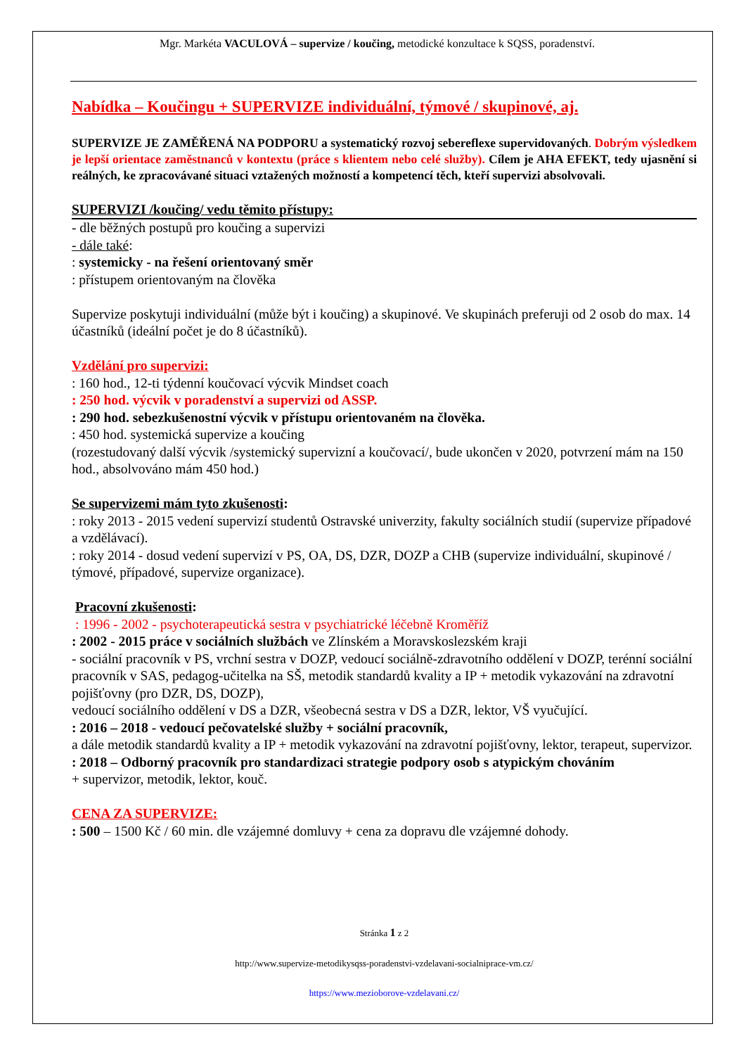Mgr. Markéta VACULOVÁ – supervize / koučing, metodické konzultace k SQSS, poradenství.
Nabídka – Koučingu + SUPERVIZE individuální, týmové / skupinové, aj.
SUPERVIZE JE ZAMĚŘENÁ NA PODPORU a systematický rozvoj sebereflexe supervidovaných. Dobrým výsledkem je lepší orientace zaměstnanců v kontextu (práce s klientem nebo celé služby). Cílem je AHA EFEKT, tedy ujasnění si reálných, ke zpracovávané situaci vztažených možností a kompetencí těch, kteří supervizi absolvovali.
SUPERVIZI /koučing/ vedu těmito přístupy:
- dle běžných postupů pro koučing a supervizi
- dále také:
: systemicky - na řešení orientovaný směr
: přístupem orientovaným na člověka
Supervize poskytuji individuální (může být i koučing) a skupinové. Ve skupinách preferuji od 2 osob do max. 14 účastníků (ideální počet je do 8 účastníků).
Vzdělání pro supervizi:
: 160 hod., 12-ti týdenní koučovací výcvik Mindset coach
: 250 hod. výcvik v poradenství a supervizi od ASSP.
: 290 hod. sebezkušenostní výcvik v přístupu orientovaném na člověka.
: 450 hod. systemická supervize a koučing
(rozestudovaný další výcvik /systemický supervizní a koučovací/, bude ukončen v 2020, potvrzení mám na 150 hod., absolvováno mám 450 hod.)
Se supervizemi mám tyto zkušenosti:
: roky 2013 - 2015 vedení supervizí studentů Ostravské univerzity, fakulty sociálních studií (supervize případové a vzdělávací).
: roky 2014 - dosud vedení supervizí v PS, OA, DS, DZR, DOZP a CHB (supervize individuální, skupinové / týmové, případové, supervize organizace).
Pracovní zkušenosti:
: 1996 - 2002 - psychoterapeutická sestra v psychiatrické léčebně Kroměříž
: 2002 - 2015 práce v sociálních službách ve Zlínském a Moravskoslezském kraji
- sociální pracovník v PS, vrchní sestra v DOZP, vedoucí sociálně-zdravotního oddělení v DOZP, terénní sociální pracovník v SAS, pedagog-učitelka na SŠ, metodik standardů kvality a IP + metodik vykazování na zdravotní pojišťovny (pro DZR, DS, DOZP),
vedoucí sociálního oddělení v DS a DZR, všeobecná sestra v DS a DZR, lektor, VŠ vyučující.
: 2016 – 2018 - vedoucí pečovatelské služby + sociální pracovník,
a dále metodik standardů kvality a IP + metodik vykazování na zdravotní pojišťovny, lektor, terapeut, supervizor.
: 2018 – Odborný pracovník pro standardizaci strategie podpory osob s atypickým chováním
+ supervizor, metodik, lektor, kouč.
CENA ZA SUPERVIZE:
: 500 – 1500 Kč / 60 min. dle vzájemné domluvy + cena za dopravu dle vzájemné dohody.
Stránka 1 z 2
http://www.supervize-metodikysqss-poradenstvi-vzdelavani-socialniprace-vm.cz/
https://www.mezioborove-vzdelavani.cz/